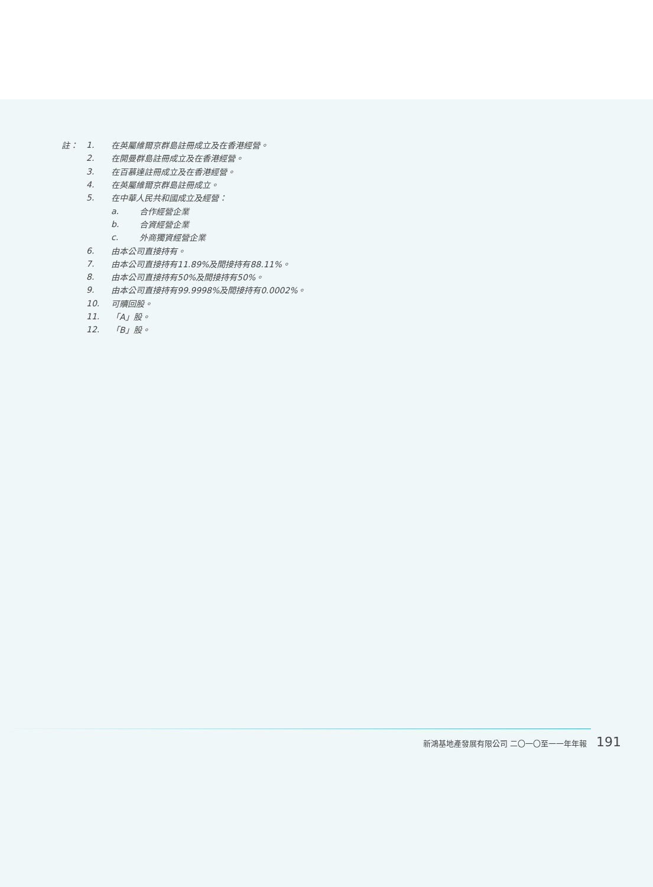註： 1.
在英屬維爾京群島註冊成立及在香港經營。
2. 在開曼群島註冊成立及在香港經營。
3. 在百慕達註冊成立及在香港經營。
4. 在英屬維爾京群島註冊成立。
5. 在中華人民共和國成立及經營：
a. 合作經營企業
b. 合資經營企業
c. 外商獨資經營企業
6. 由本公司直接持有。
7.
由本公司直接持有11.89%及間接持有88.11%。
8. 由本公司直接持有50%及間接持有50%。
9.
由本公司直接持有99.9998%及間接持有0.0002%。
10. 可贖回股。
11. 「A」股。
12. 「B」股。
新鴻基地產發展有限公司 二〇一〇至一一年年報 191